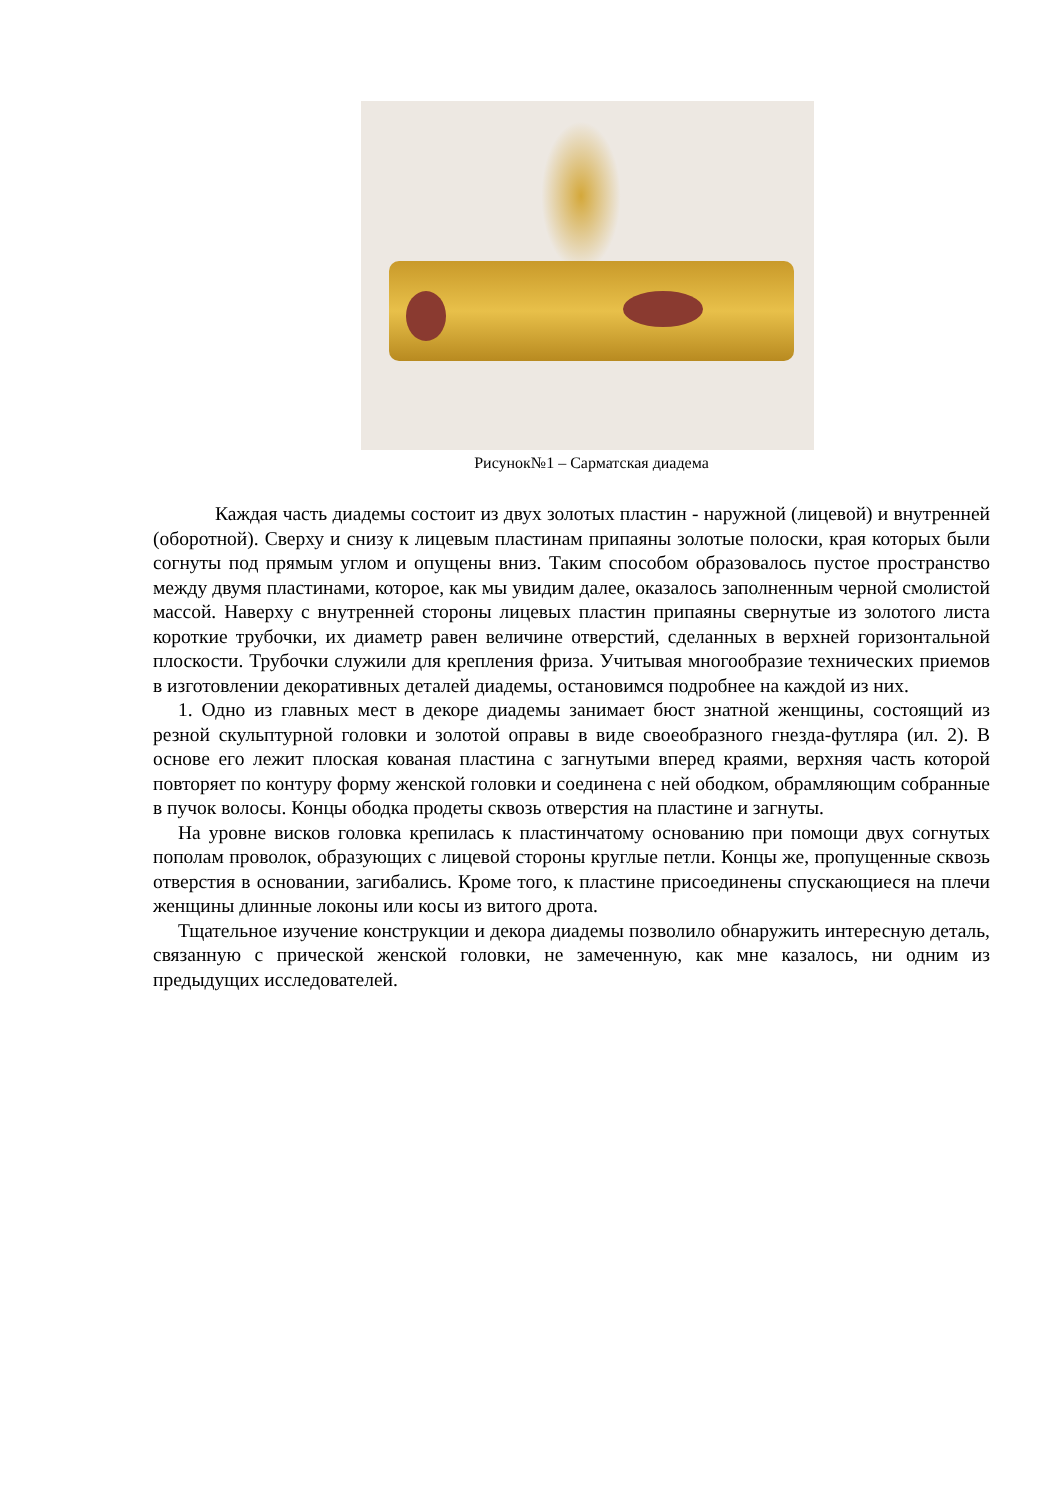Рисунок№1 – Сарматская диадема
Каждая часть диадемы состоит из двух золотых пластин - наружной (лицевой) и внутренней (оборотной). Сверху и снизу к лицевым пластинам припаяны золотые полоски, края которых были согнуты под прямым углом и опущены вниз. Таким способом образовалось пустое пространство между двумя пластинами, которое, как мы увидим далее, оказалось заполненным черной смолистой массой. Наверху с внутренней стороны лицевых пластин припаяны свернутые из золотого листа короткие трубочки, их диаметр равен величине отверстий, сделанных в верхней горизонтальной плоскости. Трубочки служили для крепления фриза. Учитывая многообразие технических приемов в изготовлении декоративных деталей диадемы, остановимся подробнее на каждой из них.
1. Одно из главных мест в декоре диадемы занимает бюст знатной женщины, состоящий из резной скульптурной головки и золотой оправы в виде своеобразного гнезда-футляра (ил. 2). В основе его лежит плоская кованая пластина с загнутыми вперед краями, верхняя часть которой повторяет по контуру форму женской головки и соединена с ней ободком, обрамляющим собранные в пучок волосы. Концы ободка продеты сквозь отверстия на пластине и загнуты.
На уровне висков головка крепилась к пластинчатому основанию при помощи двух согнутых пополам проволок, образующих с лицевой стороны круглые петли. Концы же, пропущенные сквозь отверстия в основании, загибались. Кроме того, к пластине присоединены спускающиеся на плечи женщины длинные локоны или косы из витого дрота.
Тщательное изучение конструкции и декора диадемы позволило обнаружить интересную деталь, связанную с прической женской головки, не замеченную, как мне казалось, ни одним из предыдущих исследователей.